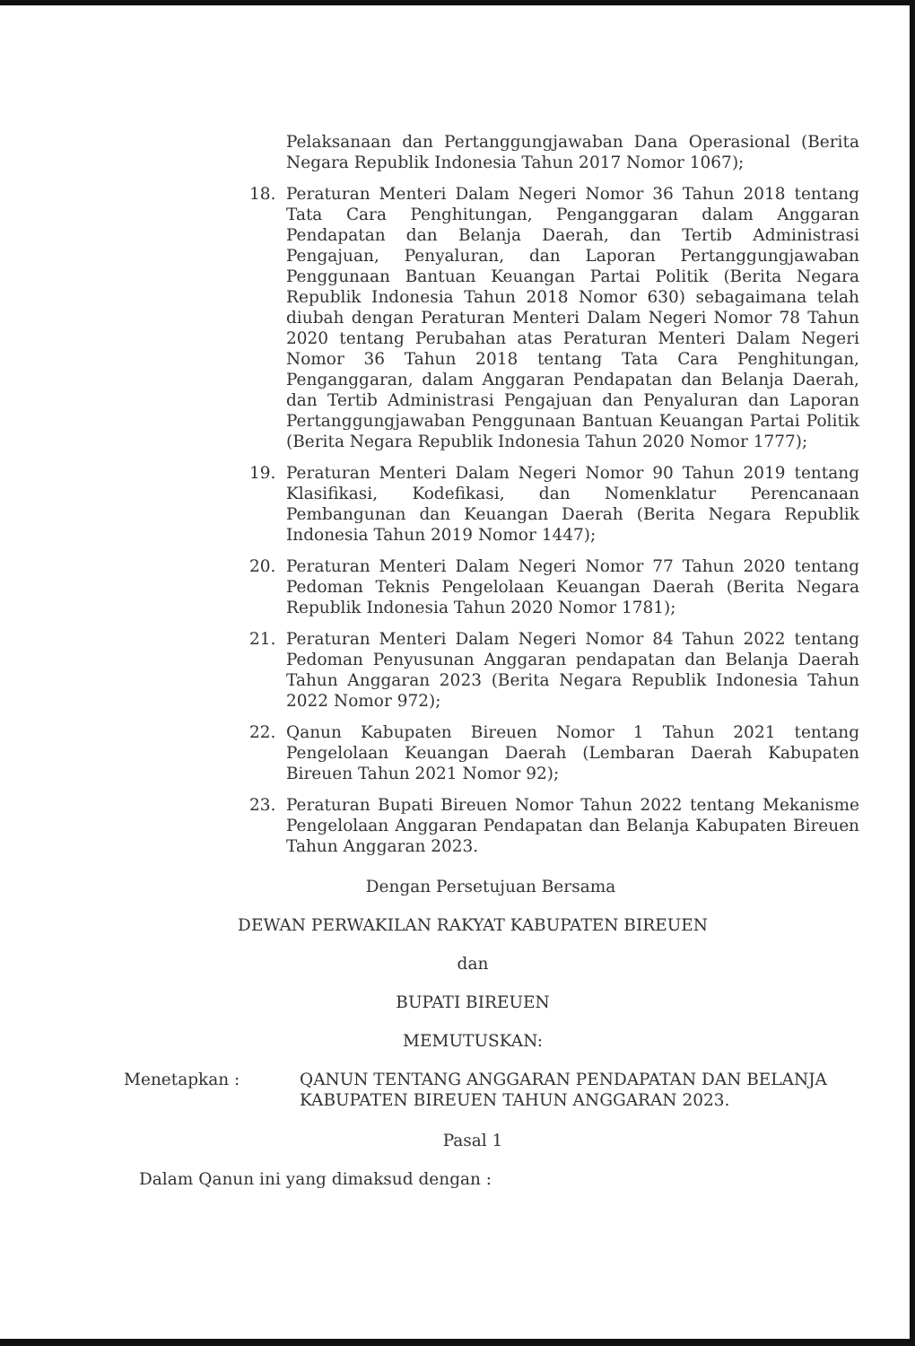Pelaksanaan dan Pertanggungjawaban Dana Operasional (Berita Negara Republik Indonesia Tahun 2017 Nomor 1067);
18. Peraturan Menteri Dalam Negeri Nomor 36 Tahun 2018 tentang Tata Cara Penghitungan, Penganggaran dalam Anggaran Pendapatan dan Belanja Daerah, dan Tertib Administrasi Pengajuan, Penyaluran, dan Laporan Pertanggungjawaban Penggunaan Bantuan Keuangan Partai Politik (Berita Negara Republik Indonesia Tahun 2018 Nomor 630) sebagaimana telah diubah dengan Peraturan Menteri Dalam Negeri Nomor 78 Tahun 2020 tentang Perubahan atas Peraturan Menteri Dalam Negeri Nomor 36 Tahun 2018 tentang Tata Cara Penghitungan, Penganggaran, dalam Anggaran Pendapatan dan Belanja Daerah, dan Tertib Administrasi Pengajuan dan Penyaluran dan Laporan Pertanggungjawaban Penggunaan Bantuan Keuangan Partai Politik (Berita Negara Republik Indonesia Tahun 2020 Nomor 1777);
19. Peraturan Menteri Dalam Negeri Nomor 90 Tahun 2019 tentang Klasifikasi, Kodefikasi, dan Nomenklatur Perencanaan Pembangunan dan Keuangan Daerah (Berita Negara Republik Indonesia Tahun 2019 Nomor 1447);
20. Peraturan Menteri Dalam Negeri Nomor 77 Tahun 2020 tentang Pedoman Teknis Pengelolaan Keuangan Daerah (Berita Negara Republik Indonesia Tahun 2020 Nomor 1781);
21. Peraturan Menteri Dalam Negeri Nomor 84 Tahun 2022 tentang Pedoman Penyusunan Anggaran pendapatan dan Belanja Daerah Tahun Anggaran 2023 (Berita Negara Republik Indonesia Tahun 2022 Nomor 972);
22. Qanun Kabupaten Bireuen Nomor 1 Tahun 2021 tentang Pengelolaan Keuangan Daerah (Lembaran Daerah Kabupaten Bireuen Tahun 2021 Nomor 92);
23. Peraturan Bupati Bireuen Nomor Tahun 2022 tentang Mekanisme Pengelolaan Anggaran Pendapatan dan Belanja Kabupaten Bireuen Tahun Anggaran 2023.
Dengan Persetujuan Bersama
DEWAN PERWAKILAN RAKYAT KABUPATEN BIREUEN
dan
BUPATI BIREUEN
MEMUTUSKAN:
Menetapkan : QANUN TENTANG ANGGARAN PENDAPATAN DAN BELANJA KABUPATEN BIREUEN TAHUN ANGGARAN 2023.
Pasal 1
Dalam Qanun ini yang dimaksud dengan :